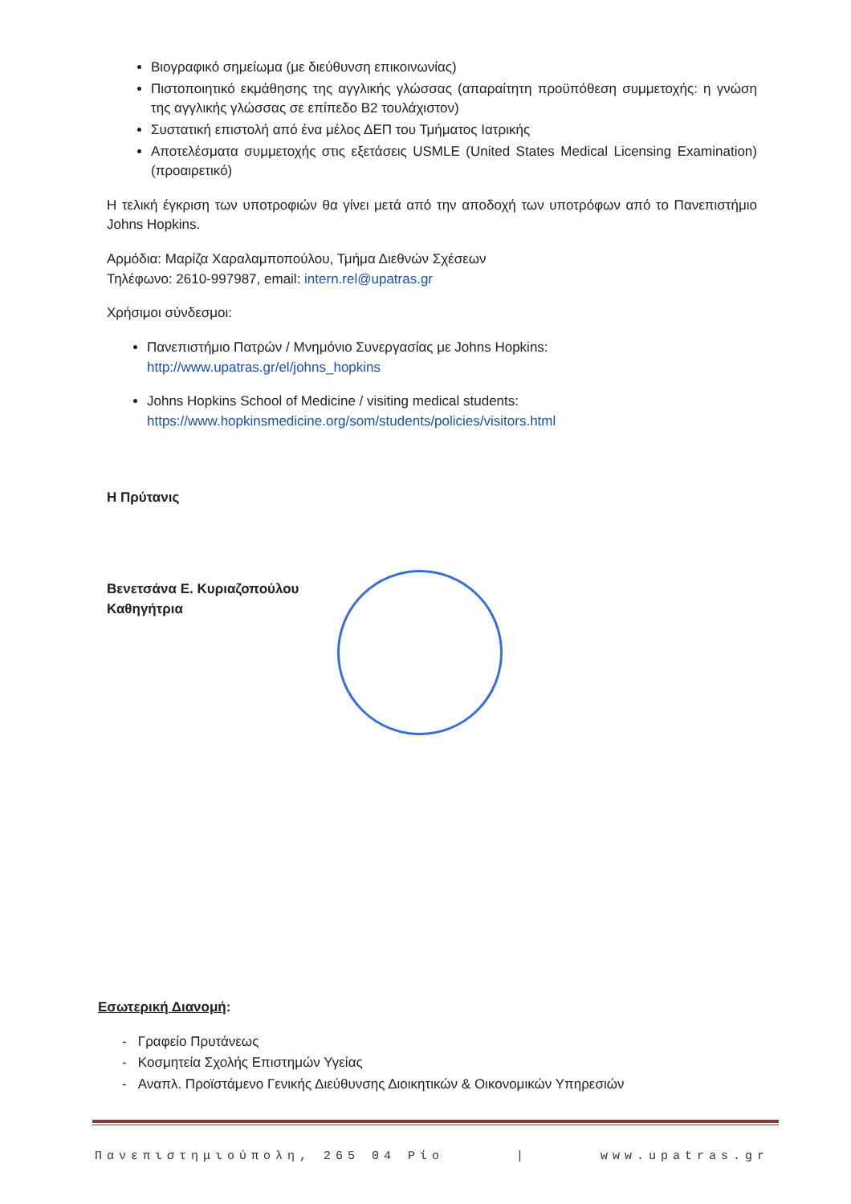Βιογραφικό σημείωμα (με διεύθυνση επικοινωνίας)
Πιστοποιητικό εκμάθησης της αγγλικής γλώσσας (απαραίτητη προϋπόθεση συμμετοχής: η γνώση της αγγλικής γλώσσας σε επίπεδο Β2 τουλάχιστον)
Συστατική επιστολή από ένα μέλος ΔΕΠ του Τμήματος Ιατρικής
Αποτελέσματα συμμετοχής στις εξετάσεις USMLE (United States Medical Licensing Examination) (προαιρετικό)
Η τελική έγκριση των υποτροφιών θα γίνει μετά από την αποδοχή των υποτρόφων από το Πανεπιστήμιο Johns Hopkins.
Αρμόδια: Μαρίζα Χαραλαμποπούλου, Τμήμα Διεθνών Σχέσεων
Τηλέφωνο: 2610-997987, email: intern.rel@upatras.gr
Χρήσιμοι σύνδεσμοι:
Πανεπιστήμιο Πατρών / Μνημόνιο Συνεργασίας με Johns Hopkins:
http://www.upatras.gr/el/johns_hopkins
Johns Hopkins School of Medicine / visiting medical students:
https://www.hopkinsmedicine.org/som/students/policies/visitors.html
Η Πρύτανις
Βενετσάνα Ε. Κυριαζοπούλου
Καθηγήτρια
Εσωτερική Διανομή:
- Γραφείο Πρυτάνεως
- Κοσμητεία Σχολής Επιστημών Υγείας
- Αναπλ. Προϊστάμενο Γενικής Διεύθυνσης Διοικητικών & Οικονομικών Υπηρεσιών
Πανεπιστημιούπολη, 265 04 Ρίο | www.upatras.gr